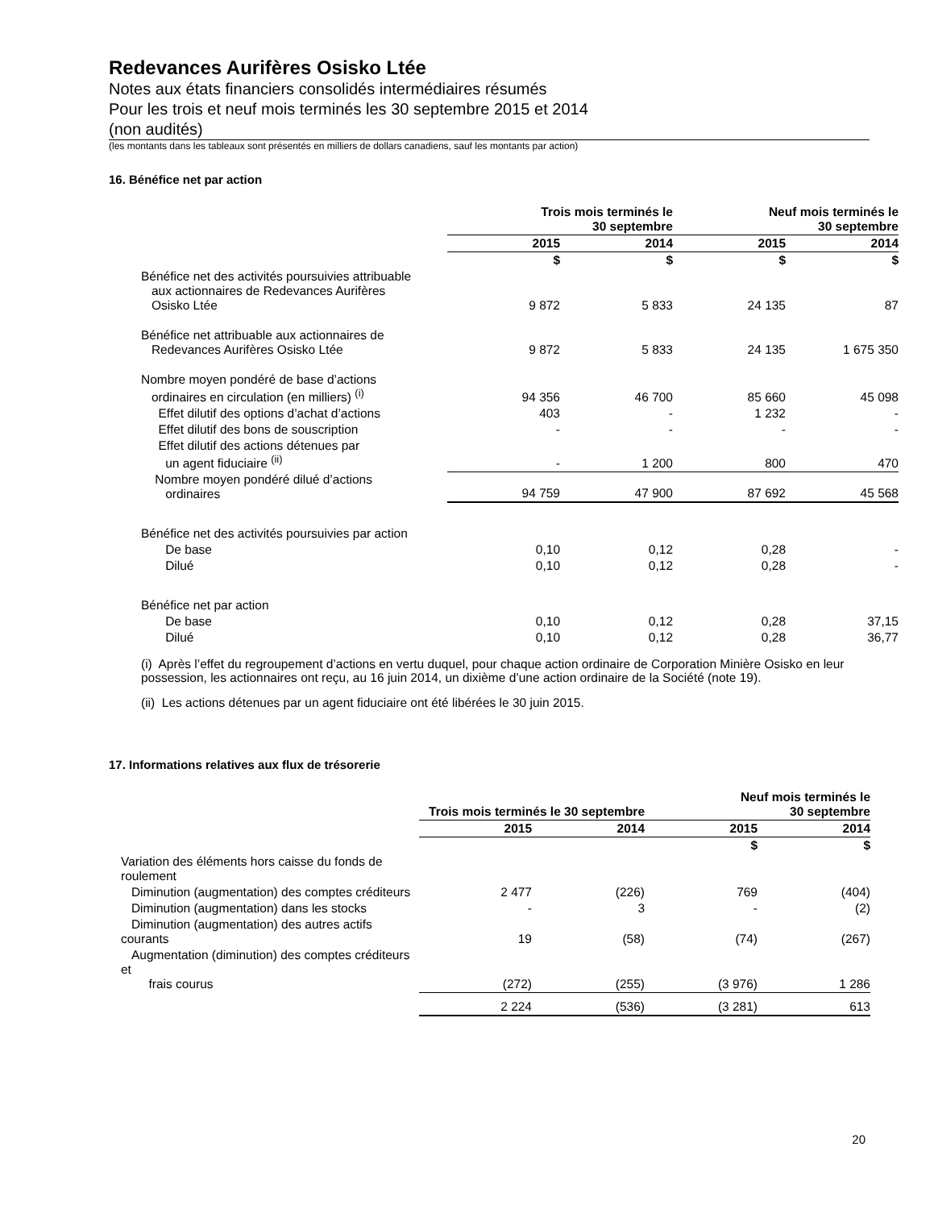Redevances Aurifères Osisko Ltée
Notes aux états financiers consolidés intermédiaires résumés
Pour les trois et neuf mois terminés les 30 septembre 2015 et 2014
(non audités)
(les montants dans les tableaux sont présentés en milliers de dollars canadiens, sauf les montants par action)
16. Bénéfice net par action
| | Trois mois terminés le 30 septembre | | Neuf mois terminés le 30 septembre | |
| | 2015 | 2014 | 2015 | 2014 |
| | $ | $ | $ | $ |
| Bénéfice net des activités poursuivies attribuable aux actionnaires de Redevances Aurifères Osisko Ltée | 9 872 | 5 833 | 24 135 | 87 |
| Bénéfice net attribuable aux actionnaires de Redevances Aurifères Osisko Ltée | 9 872 | 5 833 | 24 135 | 1 675 350 |
| Nombre moyen pondéré de base d’actions ordinaires en circulation (en milliers) <sup>(i)</sup> | 94 356 | 46 700 | 85 660 | 45 098 |
| Effet dilutif des options d’achat d’actions | 403 | - | 1 232 | - |
| Effet dilutif des bons de souscription | - | - | - | - |
| Effet dilutif des actions détenues par un agent fiduciaire <sup>(ii)</sup> | - | 1 200 | 800 | 470 |
| Nombre moyen pondéré dilué d’actions ordinaires | 94 759 | 47 900 | 87 692 | 45 568 |
| Bénéfice net des activités poursuivies par action | | | | |
| De base | 0,10 | 0,12 | 0,28 | - |
| Dilué | 0,10 | 0,12 | 0,28 | - |
| Bénéfice net par action | | | | |
| De base | 0,10 | 0,12 | 0,28 | 37,15 |
| Dilué | 0,10 | 0,12 | 0,28 | 36,77 |
(i) Après l’effet du regroupement d’actions en vertu duquel, pour chaque action ordinaire de Corporation Minière Osisko en leur possession, les actionnaires ont reçu, au 16 juin 2014, un dixième d’une action ordinaire de la Société (note 19).
(ii) Les actions détenues par un agent fiduciaire ont été libérées le 30 juin 2015.
17. Informations relatives aux flux de trésorerie
| | Trois mois terminés le 30 septembre | | Neuf mois terminés le 30 septembre | |
| | 2015 | 2014 | 2015 | 2014 |
| | | | $ | $ |
| Variation des éléments hors caisse du fonds de roulement | | | | |
| Diminution (augmentation) des comptes créditeurs | 2 477 | (226) | 769 | (404) |
| Diminution (augmentation) dans les stocks | - | 3 | - | (2) |
| Diminution (augmentation) des autres actifs courants | 19 | (58) | (74) | (267) |
| Augmentation (diminution) des comptes créditeurs et frais courus | (272) | (255) | (3 976) | 1 286 |
| | 2 224 | (536) | (3 281) | 613 |
20